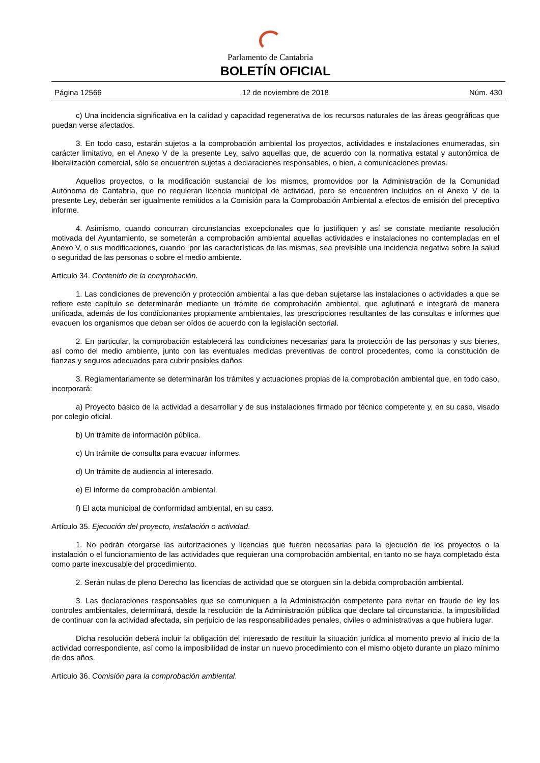Parlamento de Cantabria
BOLETÍN OFICIAL
Página 12566 12 de noviembre de 2018 Núm. 430
c) Una incidencia significativa en la calidad y capacidad regenerativa de los recursos naturales de las áreas geográficas que puedan verse afectados.
3. En todo caso, estarán sujetos a la comprobación ambiental los proyectos, actividades e instalaciones enumeradas, sin carácter limitativo, en el Anexo V de la presente Ley, salvo aquellas que, de acuerdo con la normativa estatal y autonómica de liberalización comercial, sólo se encuentren sujetas a declaraciones responsables, o bien, a comunicaciones previas.
Aquellos proyectos, o la modificación sustancial de los mismos, promovidos por la Administración de la Comunidad Autónoma de Cantabria, que no requieran licencia municipal de actividad, pero se encuentren incluidos en el Anexo V de la presente Ley, deberán ser igualmente remitidos a la Comisión para la Comprobación Ambiental a efectos de emisión del preceptivo informe.
4. Asimismo, cuando concurran circunstancias excepcionales que lo justifiquen y así se constate mediante resolución motivada del Ayuntamiento, se someterán a comprobación ambiental aquellas actividades e instalaciones no contempladas en el Anexo V, o sus modificaciones, cuando, por las características de las mismas, sea previsible una incidencia negativa sobre la salud o seguridad de las personas o sobre el medio ambiente.
Artículo 34. Contenido de la comprobación.
1. Las condiciones de prevención y protección ambiental a las que deban sujetarse las instalaciones o actividades a que se refiere este capítulo se determinarán mediante un trámite de comprobación ambiental, que aglutinará e integrará de manera unificada, además de los condicionantes propiamente ambientales, las prescripciones resultantes de las consultas e informes que evacuen los organismos que deban ser oídos de acuerdo con la legislación sectorial.
2. En particular, la comprobación establecerá las condiciones necesarias para la protección de las personas y sus bienes, así como del medio ambiente, junto con las eventuales medidas preventivas de control procedentes, como la constitución de fianzas y seguros adecuados para cubrir posibles daños.
3. Reglamentariamente se determinarán los trámites y actuaciones propias de la comprobación ambiental que, en todo caso, incorporará:
a) Proyecto básico de la actividad a desarrollar y de sus instalaciones firmado por técnico competente y, en su caso, visado por colegio oficial.
b) Un trámite de información pública.
c) Un trámite de consulta para evacuar informes.
d) Un trámite de audiencia al interesado.
e) El informe de comprobación ambiental.
f) El acta municipal de conformidad ambiental, en su caso.
Artículo 35. Ejecución del proyecto, instalación o actividad.
1. No podrán otorgarse las autorizaciones y licencias que fueren necesarias para la ejecución de los proyectos o la instalación o el funcionamiento de las actividades que requieran una comprobación ambiental, en tanto no se haya completado ésta como parte inexcusable del procedimiento.
2. Serán nulas de pleno Derecho las licencias de actividad que se otorguen sin la debida comprobación ambiental.
3. Las declaraciones responsables que se comuniquen a la Administración competente para evitar en fraude de ley los controles ambientales, determinará, desde la resolución de la Administración pública que declare tal circunstancia, la imposibilidad de continuar con la actividad afectada, sin perjuicio de las responsabilidades penales, civiles o administrativas a que hubiera lugar.
Dicha resolución deberá incluir la obligación del interesado de restituir la situación jurídica al momento previo al inicio de la actividad correspondiente, así como la imposibilidad de instar un nuevo procedimiento con el mismo objeto durante un plazo mínimo de dos años.
Artículo 36. Comisión para la comprobación ambiental.